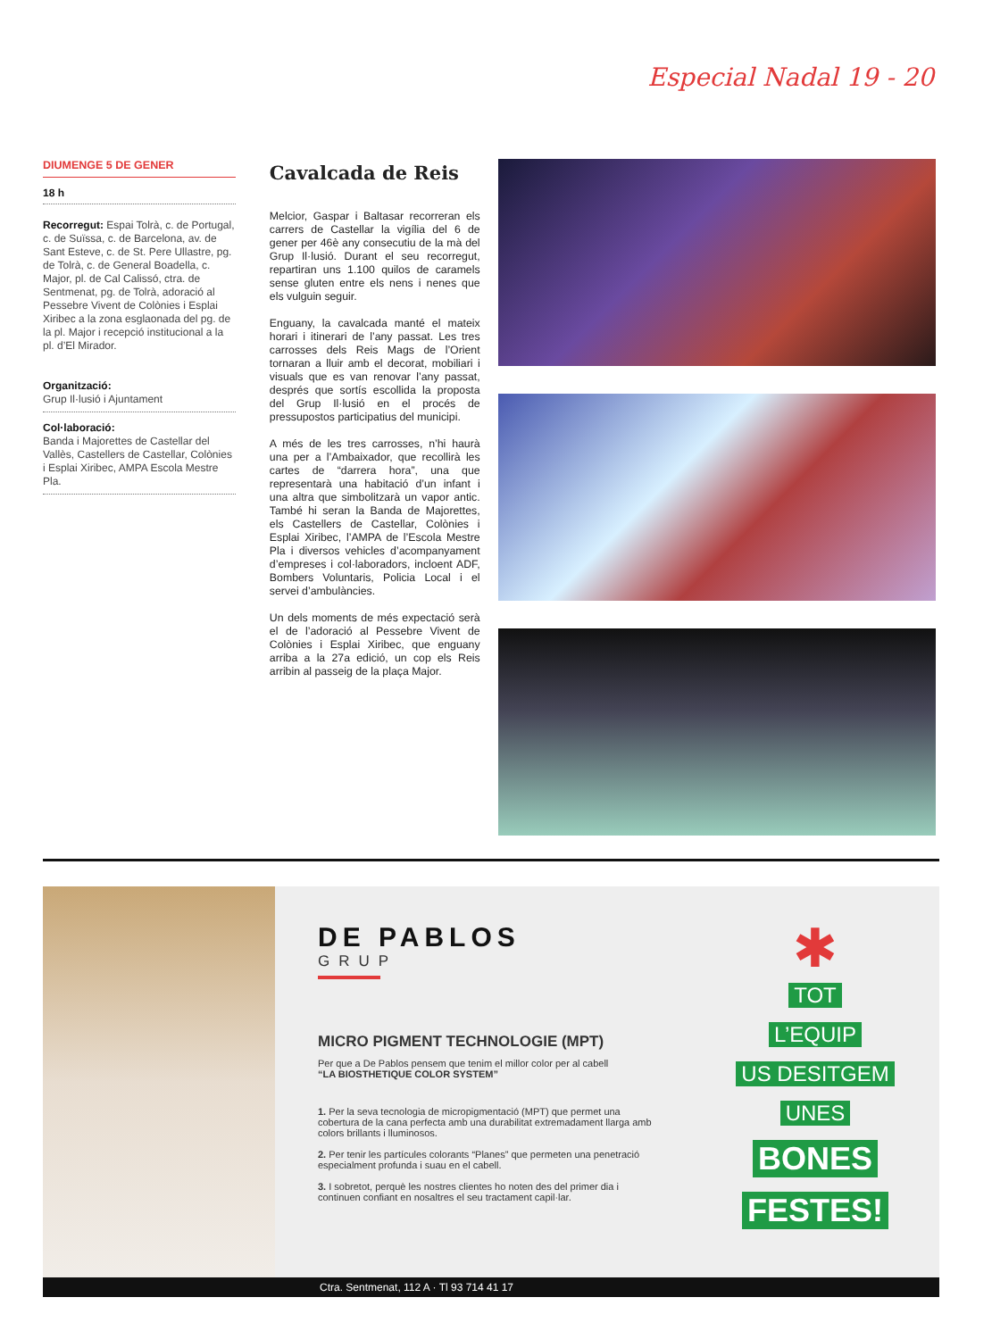Especial Nadal 19 - 20
DIUMENGE 5 DE GENER
18 h
Recorregut: Espai Tolrà, c. de Portugal, c. de Suïssa, c. de Barcelona, av. de Sant Esteve, c. de St. Pere Ullastre, pg. de Tolrà, c. de General Boadella, c. Major, pl. de Cal Calissó, ctra. de Sentmenat, pg. de Tolrà, adoració al Pessebre Vivent de Colònies i Esplai Xiribec a la zona esglaonada del pg. de la pl. Major i recepció institucional a la pl. d’El Mirador.
Organització:
Grup Il·lusió i Ajuntament
Col·laboració:
Banda i Majorettes de Castellar del Vallès, Castellers de Castellar, Colònies i Esplai Xiribec, AMPA Escola Mestre Pla.
Cavalcada de Reis
Melcior, Gaspar i Baltasar recorreran els carrers de Castellar la vigília del 6 de gener per 46è any consecutiu de la mà del Grup Il·lusió. Durant el seu recorregut, repartiran uns 1.100 quilos de caramels sense gluten entre els nens i nenes que els vulguin seguir.
Enguany, la cavalcada manté el mateix horari i itinerari de l’any passat. Les tres carrosses dels Reis Mags de l’Orient tornaran a lluir amb el decorat, mobiliari i visuals que es van renovar l’any passat, després que sortís escollida la proposta del Grup Il·lusió en el procés de pressupostos participatius del municipi.
A més de les tres carrosses, n’hi haurà una per a l’Ambaixador, que recollirà les cartes de “darrera hora”, una que representarà una habitació d’un infant i una altra que simbolitzarà un vapor antic. També hi seran la Banda de Majorettes, els Castellers de Castellar, Colònies i Esplai Xiribec, l’AMPA de l’Escola Mestre Pla i diversos vehicles d’acompanyament d’empreses i col·laboradors, incloent ADF, Bombers Voluntaris, Policia Local i el servei d’ambulàncies.
Un dels moments de més expectació serà el de l’adoració al Pessebre Vivent de Colònies i Esplai Xiribec, que enguany arriba a la 27a edició, un cop els Reis arribin al passeig de la plaça Major.
DE PABLOS
GRUP
MICRO PIGMENT TECHNOLOGIE (MPT)
Per que a De Pablos pensem que tenim el millor color per al cabell
“LA BIOSTHETIQUE COLOR SYSTEM”
1. Per la seva tecnologia de micropigmentació (MPT) que permet una cobertura de la cana perfecta amb una durabilitat extremadament llarga amb colors brillants i lluminosos.
2. Per tenir les partícules colorants “Planes” que permeten una penetració especialment profunda i suau en el cabell.
3. I sobretot, perquè les nostres clientes ho noten des del primer dia i continuen confiant en nosaltres el seu tractament capil·lar.
✱
TOT
L’EQUIP
US DESITGEM
UNES
BONES
FESTES!
Ctra. Sentmenat, 112 A · Tl 93 714 41 17